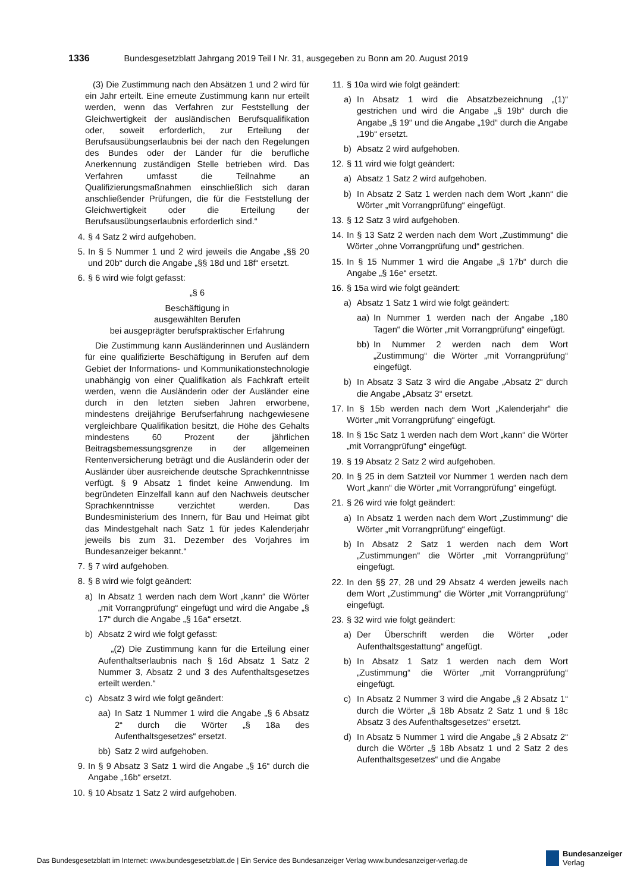1336 Bundesgesetzblatt Jahrgang 2019 Teil I Nr. 31, ausgegeben zu Bonn am 20. August 2019
(3) Die Zustimmung nach den Absätzen 1 und 2 wird für ein Jahr erteilt. Eine erneute Zustimmung kann nur erteilt werden, wenn das Verfahren zur Feststellung der Gleichwertigkeit der ausländischen Berufsqualifikation oder, soweit erforderlich, zur Erteilung der Berufsausübungserlaubnis bei der nach den Regelungen des Bundes oder der Länder für die berufliche Anerkennung zuständigen Stelle betrieben wird. Das Verfahren umfasst die Teilnahme an Qualifizierungsmaßnahmen einschließlich sich daran anschließender Prüfungen, die für die Feststellung der Gleichwertigkeit oder die Erteilung der Berufsausübungserlaubnis erforderlich sind.“
4. § 4 Satz 2 wird aufgehoben.
5. In § 5 Nummer 1 und 2 wird jeweils die Angabe „§§ 20 und 20b“ durch die Angabe „§§ 18d und 18f“ ersetzt.
6. § 6 wird wie folgt gefasst:
„§ 6
Beschäftigung in
ausgewählten Berufen
bei ausgeprägter berufspraktischer Erfahrung
Die Zustimmung kann Ausländerinnen und Ausländern für eine qualifizierte Beschäftigung in Berufen auf dem Gebiet der Informations- und Kommunikationstechnologie unabhängig von einer Qualifikation als Fachkraft erteilt werden, wenn die Ausländerin oder der Ausländer eine durch in den letzten sieben Jahren erworbene, mindestens dreijährige Berufserfahrung nachgewiesene vergleichbare Qualifikation besitzt, die Höhe des Gehalts mindestens 60 Prozent der jährlichen Beitragsbemessungsgrenze in der allgemeinen Rentenversicherung beträgt und die Ausländerin oder der Ausländer über ausreichende deutsche Sprachkenntnisse verfügt. § 9 Absatz 1 findet keine Anwendung. Im begründeten Einzelfall kann auf den Nachweis deutscher Sprachkenntnisse verzichtet werden. Das Bundesministerium des Innern, für Bau und Heimat gibt das Mindestgehalt nach Satz 1 für jedes Kalenderjahr jeweils bis zum 31. Dezember des Vorjahres im Bundesanzeiger bekannt.“
7. § 7 wird aufgehoben.
8. § 8 wird wie folgt geändert:
a) In Absatz 1 werden nach dem Wort „kann“ die Wörter „mit Vorrangprüfung“ eingefügt und wird die Angabe „§ 17“ durch die Angabe „§ 16a“ ersetzt.
b) Absatz 2 wird wie folgt gefasst:
„(2) Die Zustimmung kann für die Erteilung einer Aufenthaltserlaubnis nach § 16d Absatz 1 Satz 2 Nummer 3, Absatz 2 und 3 des Aufenthaltsgesetzes erteilt werden.“
c) Absatz 3 wird wie folgt geändert:
aa) In Satz 1 Nummer 1 wird die Angabe „§ 6 Absatz 2“ durch die Wörter „§ 18a des Aufenthaltsgesetzes“ ersetzt.
bb) Satz 2 wird aufgehoben.
9. In § 9 Absatz 3 Satz 1 wird die Angabe „§ 16“ durch die Angabe „16b“ ersetzt.
10. § 10 Absatz 1 Satz 2 wird aufgehoben.
11. § 10a wird wie folgt geändert:
a) In Absatz 1 wird die Absatzbezeichnung „(1)“ gestrichen und wird die Angabe „§ 19b“ durch die Angabe „§ 19“ und die Angabe „19d“ durch die Angabe „19b“ ersetzt.
b) Absatz 2 wird aufgehoben.
12. § 11 wird wie folgt geändert:
a) Absatz 1 Satz 2 wird aufgehoben.
b) In Absatz 2 Satz 1 werden nach dem Wort „kann“ die Wörter „mit Vorrangprüfung“ eingefügt.
13. § 12 Satz 3 wird aufgehoben.
14. In § 13 Satz 2 werden nach dem Wort „Zustimmung“ die Wörter „ohne Vorrangprüfung und“ gestrichen.
15. In § 15 Nummer 1 wird die Angabe „§ 17b“ durch die Angabe „§ 16e“ ersetzt.
16. § 15a wird wie folgt geändert:
a) Absatz 1 Satz 1 wird wie folgt geändert:
aa) In Nummer 1 werden nach der Angabe „180 Tagen“ die Wörter „mit Vorrangprüfung“ eingefügt.
bb) In Nummer 2 werden nach dem Wort „Zustimmung“ die Wörter „mit Vorrangprüfung“ eingefügt.
b) In Absatz 3 Satz 3 wird die Angabe „Absatz 2“ durch die Angabe „Absatz 3“ ersetzt.
17. In § 15b werden nach dem Wort „Kalenderjahr“ die Wörter „mit Vorrangprüfung“ eingefügt.
18. In § 15c Satz 1 werden nach dem Wort „kann“ die Wörter „mit Vorrangprüfung“ eingefügt.
19. § 19 Absatz 2 Satz 2 wird aufgehoben.
20. In § 25 in dem Satzteil vor Nummer 1 werden nach dem Wort „kann“ die Wörter „mit Vorrangprüfung“ eingefügt.
21. § 26 wird wie folgt geändert:
a) In Absatz 1 werden nach dem Wort „Zustimmung“ die Wörter „mit Vorrangprüfung“ eingefügt.
b) In Absatz 2 Satz 1 werden nach dem Wort „Zustimmungen“ die Wörter „mit Vorrangprüfung“ eingefügt.
22. In den §§ 27, 28 und 29 Absatz 4 werden jeweils nach dem Wort „Zustimmung“ die Wörter „mit Vorrangprüfung“ eingefügt.
23. § 32 wird wie folgt geändert:
a) Der Überschrift werden die Wörter „oder Aufenthaltsgestattung“ angefügt.
b) In Absatz 1 Satz 1 werden nach dem Wort „Zustimmung“ die Wörter „mit Vorrangprüfung“ eingefügt.
c) In Absatz 2 Nummer 3 wird die Angabe „§ 2 Absatz 1“ durch die Wörter „§ 18b Absatz 2 Satz 1 und § 18c Absatz 3 des Aufenthaltsgesetzes“ ersetzt.
d) In Absatz 5 Nummer 1 wird die Angabe „§ 2 Absatz 2“ durch die Wörter „§ 18b Absatz 1 und 2 Satz 2 des Aufenthaltsgesetzes“ und die Angabe
Das Bundesgesetzblatt im Internet: www.bundesgesetzblatt.de | Ein Service des Bundesanzeiger Verlag www.bundesanzeiger-verlag.de
Bundesanzeiger
Verlag